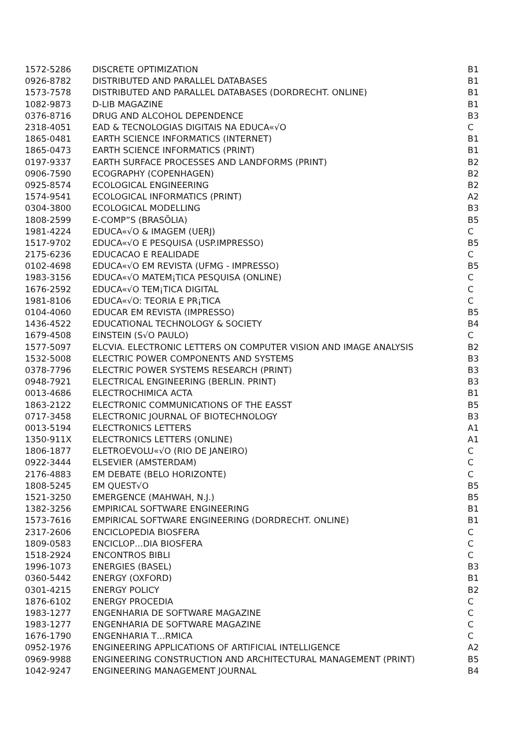| 1572-5286 | DISCRETE OPTIMIZATION | B1 |
| 0926-8782 | DISTRIBUTED AND PARALLEL DATABASES | B1 |
| 1573-7578 | DISTRIBUTED AND PARALLEL DATABASES (DORDRECHT. ONLINE) | B1 |
| 1082-9873 | D-LIB MAGAZINE | B1 |
| 0376-8716 | DRUG AND ALCOHOL DEPENDENCE | B3 |
| 2318-4051 | EAD & TECNOLOGIAS DIGITAIS NA EDUCA«√O | C |
| 1865-0481 | EARTH SCIENCE INFORMATICS (INTERNET) | B1 |
| 1865-0473 | EARTH SCIENCE INFORMATICS (PRINT) | B1 |
| 0197-9337 | EARTH SURFACE PROCESSES AND LANDFORMS (PRINT) | B2 |
| 0906-7590 | ECOGRAPHY (COPENHAGEN) | B2 |
| 0925-8574 | ECOLOGICAL ENGINEERING | B2 |
| 1574-9541 | ECOLOGICAL INFORMATICS (PRINT) | A2 |
| 0304-3800 | ECOLOGICAL MODELLING | B3 |
| 1808-2599 | E-COMP”S (BRASÕLIA) | B5 |
| 1981-4224 | EDUCA«√O & IMAGEM (UERJ) | C |
| 1517-9702 | EDUCA«√O E PESQUISA (USP.IMPRESSO) | B5 |
| 2175-6236 | EDUCACAO E REALIDADE | C |
| 0102-4698 | EDUCA«√O EM REVISTA (UFMG - IMPRESSO) | B5 |
| 1983-3156 | EDUCA«√O MATEM¡TICA PESQUISA (ONLINE) | C |
| 1676-2592 | EDUCA«√O TEM¡TICA DIGITAL | C |
| 1981-8106 | EDUCA«√O: TEORIA E PR¡TICA | C |
| 0104-4060 | EDUCAR EM REVISTA (IMPRESSO) | B5 |
| 1436-4522 | EDUCATIONAL TECHNOLOGY & SOCIETY | B4 |
| 1679-4508 | EINSTEIN (S√O PAULO) | C |
| 1577-5097 | ELCVIA. ELECTRONIC LETTERS ON COMPUTER VISION AND IMAGE ANALYSIS | B2 |
| 1532-5008 | ELECTRIC POWER COMPONENTS AND SYSTEMS | B3 |
| 0378-7796 | ELECTRIC POWER SYSTEMS RESEARCH (PRINT) | B3 |
| 0948-7921 | ELECTRICAL ENGINEERING (BERLIN. PRINT) | B3 |
| 0013-4686 | ELECTROCHIMICA ACTA | B1 |
| 1863-2122 | ELECTRONIC COMMUNICATIONS OF THE EASST | B5 |
| 0717-3458 | ELECTRONIC JOURNAL OF BIOTECHNOLOGY | B3 |
| 0013-5194 | ELECTRONICS LETTERS | A1 |
| 1350-911X | ELECTRONICS LETTERS (ONLINE) | A1 |
| 1806-1877 | ELETROEVOLU«√O (RIO DE JANEIRO) | C |
| 0922-3444 | ELSEVIER (AMSTERDAM) | C |
| 2176-4883 | EM DEBATE (BELO HORIZONTE) | C |
| 1808-5245 | EM QUEST√O | B5 |
| 1521-3250 | EMERGENCE (MAHWAH, N.J.) | B5 |
| 1382-3256 | EMPIRICAL SOFTWARE ENGINEERING | B1 |
| 1573-7616 | EMPIRICAL SOFTWARE ENGINEERING (DORDRECHT. ONLINE) | B1 |
| 2317-2606 | ENCICLOPEDIA BIOSFERA | C |
| 1809-0583 | ENCICLOP…DIA BIOSFERA | C |
| 1518-2924 | ENCONTROS BIBLI | C |
| 1996-1073 | ENERGIES (BASEL) | B3 |
| 0360-5442 | ENERGY (OXFORD) | B1 |
| 0301-4215 | ENERGY POLICY | B2 |
| 1876-6102 | ENERGY PROCEDIA | C |
| 1983-1277 | ENGENHARIA DE SOFTWARE MAGAZINE | C |
| 1983-1277 | ENGENHARIA DE SOFTWARE MAGAZINE | C |
| 1676-1790 | ENGENHARIA T…RMICA | C |
| 0952-1976 | ENGINEERING APPLICATIONS OF ARTIFICIAL INTELLIGENCE | A2 |
| 0969-9988 | ENGINEERING CONSTRUCTION AND ARCHITECTURAL MANAGEMENT (PRINT) | B5 |
| 1042-9247 | ENGINEERING MANAGEMENT JOURNAL | B4 |